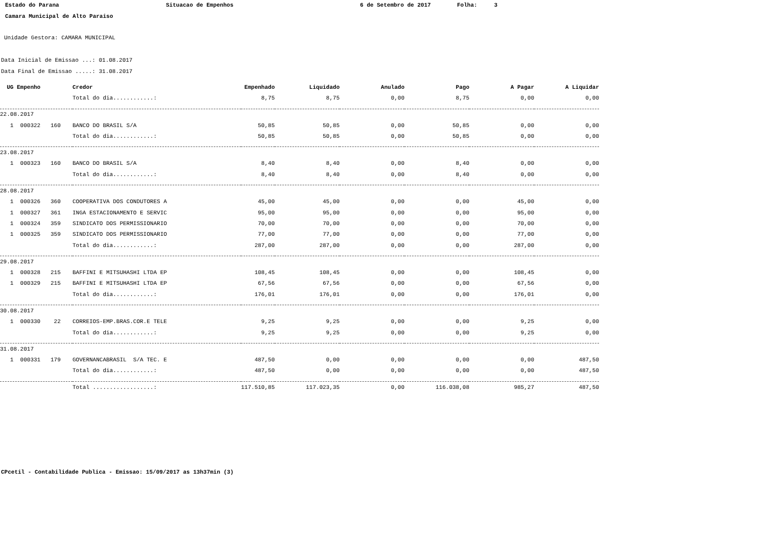Estado do Parana Situacao de Empenhos 6 de Setembro de 2017 Folha: 3
Camara Municipal de Alto Paraiso
Unidade Gestora: CAMARA MUNICIPAL
Data Inicial de Emissao ...: 01.08.2017
Data Final de Emissao .....: 31.08.2017
| UG Empenho | Credor | Empenhado | Liquidado | Anulado | Pago | A Pagar | A Liquidar |
| --- | --- | --- | --- | --- | --- | --- | --- |
| | Total do dia............: | 8,75 | 8,75 | 0,00 | 8,75 | 0,00 | 0,00 |
| 22.08.2017 | | | | | | | |
| 1 000322 160 | BANCO DO BRASIL S/A | 50,85 | 50,85 | 0,00 | 50,85 | 0,00 | 0,00 |
| | Total do dia............: | 50,85 | 50,85 | 0,00 | 50,85 | 0,00 | 0,00 |
| 23.08.2017 | | | | | | | |
| 1 000323 160 | BANCO DO BRASIL S/A | 8,40 | 8,40 | 0,00 | 8,40 | 0,00 | 0,00 |
| | Total do dia............: | 8,40 | 8,40 | 0,00 | 8,40 | 0,00 | 0,00 |
| 28.08.2017 | | | | | | | |
| 1 000326 360 | COOPERATIVA DOS CONDUTORES A | 45,00 | 45,00 | 0,00 | 0,00 | 45,00 | 0,00 |
| 1 000327 361 | INGA ESTACIONAMENTO E SERVIC | 95,00 | 95,00 | 0,00 | 0,00 | 95,00 | 0,00 |
| 1 000324 359 | SINDICATO DOS PERMISSIONARIO | 70,00 | 70,00 | 0,00 | 0,00 | 70,00 | 0,00 |
| 1 000325 359 | SINDICATO DOS PERMISSIONARIO | 77,00 | 77,00 | 0,00 | 0,00 | 77,00 | 0,00 |
| | Total do dia............: | 287,00 | 287,00 | 0,00 | 0,00 | 287,00 | 0,00 |
| 29.08.2017 | | | | | | | |
| 1 000328 215 | BAFFINI E MITSUHASHI LTDA EP | 108,45 | 108,45 | 0,00 | 0,00 | 108,45 | 0,00 |
| 1 000329 215 | BAFFINI E MITSUHASHI LTDA EP | 67,56 | 67,56 | 0,00 | 0,00 | 67,56 | 0,00 |
| | Total do dia............: | 176,01 | 176,01 | 0,00 | 0,00 | 176,01 | 0,00 |
| 30.08.2017 | | | | | | | |
| 1 000330 22 | CORREIOS-EMP.BRAS.COR.E TELE | 9,25 | 9,25 | 0,00 | 0,00 | 9,25 | 0,00 |
| | Total do dia............: | 9,25 | 9,25 | 0,00 | 0,00 | 9,25 | 0,00 |
| 31.08.2017 | | | | | | | |
| 1 000331 179 | GOVERNANCABRASIL S/A TEC. E | 487,50 | 0,00 | 0,00 | 0,00 | 0,00 | 487,50 |
| | Total do dia............: | 487,50 | 0,00 | 0,00 | 0,00 | 0,00 | 487,50 |
| | Total ..................: | 117.510,85 | 117.023,35 | 0,00 | 116.038,08 | 985,27 | 487,50 |
CPcetil - Contabilidade Publica - Emissao: 15/09/2017 as 13h37min (3)